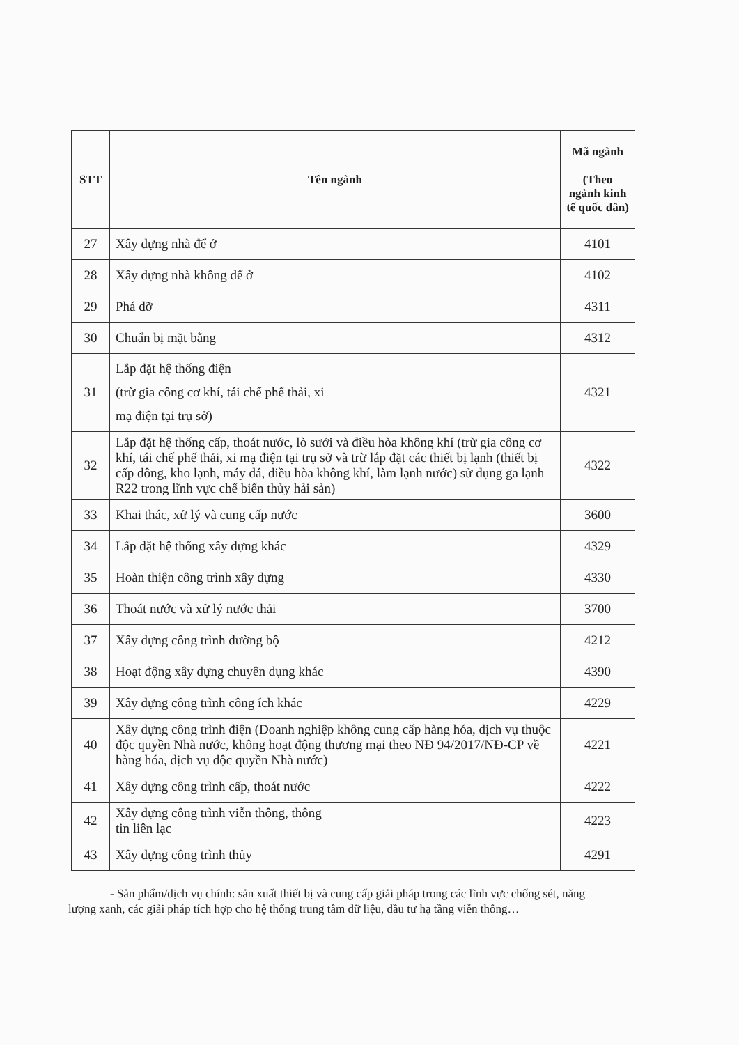| STT | Tên ngành | Mã ngành (Theo ngành kinh tế quốc dân) |
| --- | --- | --- |
| 27 | Xây dựng nhà để ở | 4101 |
| 28 | Xây dựng nhà không để ở | 4102 |
| 29 | Phá dỡ | 4311 |
| 30 | Chuẩn bị mặt bằng | 4312 |
| 31 | Lắp đặt hệ thống điện (trừ gia công cơ khí, tái chế phế thải, xi mạ điện tại trụ sở) | 4321 |
| 32 | Lắp đặt hệ thống cấp, thoát nước, lò sưởi và điều hòa không khí (trừ gia công cơ khí, tái chế phế thải, xi mạ điện tại trụ sở và trừ lắp đặt các thiết bị lạnh (thiết bị cấp đông, kho lạnh, máy đá, điều hòa không khí, làm lạnh nước) sử dụng ga lạnh R22 trong lĩnh vực chế biến thủy hải sản) | 4322 |
| 33 | Khai thác, xử lý và cung cấp nước | 3600 |
| 34 | Lắp đặt hệ thống xây dựng khác | 4329 |
| 35 | Hoàn thiện công trình xây dựng | 4330 |
| 36 | Thoát nước và xử lý nước thải | 3700 |
| 37 | Xây dựng công trình đường bộ | 4212 |
| 38 | Hoạt động xây dựng chuyên dụng khác | 4390 |
| 39 | Xây dựng công trình công ích khác | 4229 |
| 40 | Xây dựng công trình điện (Doanh nghiệp không cung cấp hàng hóa, dịch vụ thuộc độc quyền Nhà nước, không hoạt động thương mại theo NĐ 94/2017/NĐ-CP về hàng hóa, dịch vụ độc quyền Nhà nước) | 4221 |
| 41 | Xây dựng công trình cấp, thoát nước | 4222 |
| 42 | Xây dựng công trình viễn thông, thông tin liên lạc | 4223 |
| 43 | Xây dựng công trình thủy | 4291 |
- Sản phẩm/dịch vụ chính: sản xuất thiết bị và cung cấp giải pháp trong các lĩnh vực chống sét, năng lượng xanh, các giải pháp tích hợp cho hệ thống trung tâm dữ liệu, đầu tư hạ tầng viễn thông…